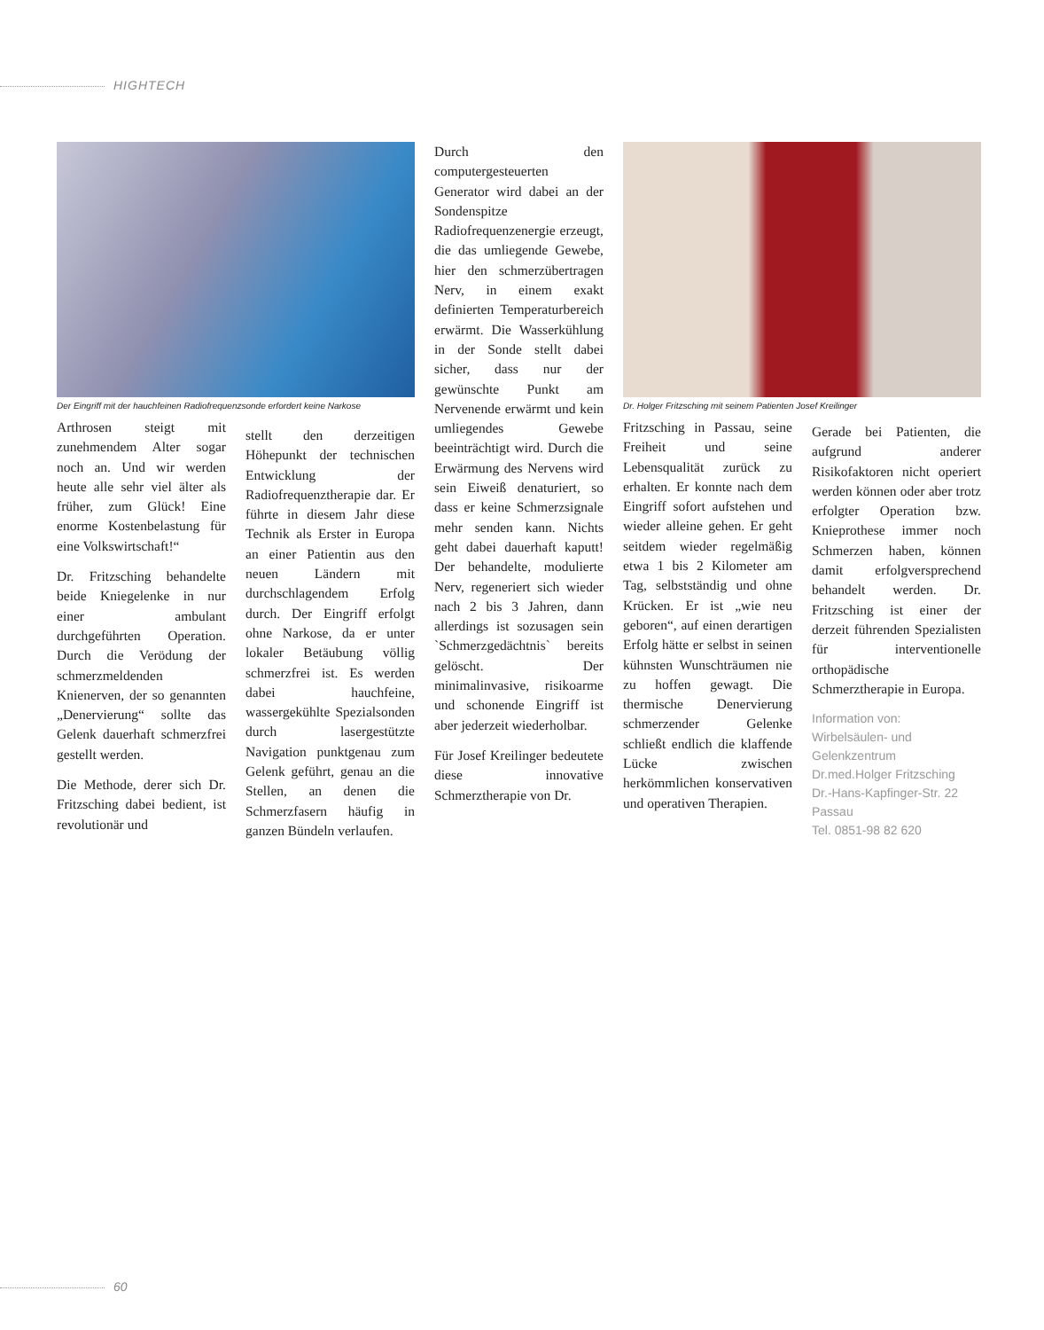HIGHTECH
Der Eingriff mit der hauchfeinen Radiofrequenzsonde erfordert keine Narkose
Arthrosen steigt mit zunehmendem Alter sogar noch an. Und wir werden heute alle sehr viel älter als früher, zum Glück! Eine enorme Kostenbelastung für eine Volkswirtschaft!“
Dr. Fritzsching behandelte beide Kniegelenke in nur einer ambulant durchgeführten Operation. Durch die Verödung der schmerzmeldenden Knienerven, der so genannten „Denervierung“ sollte das Gelenk dauerhaft schmerzfrei gestellt werden.
Die Methode, derer sich Dr. Fritzsching dabei bedient, ist revolutionär und
stellt den derzeitigen Höhepunkt der technischen Entwicklung der Radiofrequenztherapie dar. Er führte in diesem Jahr diese Technik als Erster in Europa an einer Patientin aus den neuen Ländern mit durchschlagendem Erfolg durch. Der Eingriff erfolgt ohne Narkose, da er unter lokaler Betäubung völlig schmerzfrei ist. Es werden dabei hauchfeine, wassergekühlte Spezialsonden durch lasergestützte Navigation punktgenau zum Gelenk geführt, genau an die Stellen, an denen die Schmerzfasern häufig in ganzen Bündeln verlaufen.
Durch den computergesteuerten Generator wird dabei an der Sondenspitze Radiofrequenzenergie erzeugt, die das umliegende Gewebe, hier den schmerzübertragen Nerv, in einem exakt definierten Temperaturbereich erwärmt. Die Wasserkühlung in der Sonde stellt dabei sicher, dass nur der gewünschte Punkt am Nervenende erwärmt und kein umliegendes Gewebe beeinträchtigt wird. Durch die Erwärmung des Nervens wird sein Eiweiß denaturiert, so dass er keine Schmerzsignale mehr senden kann. Nichts geht dabei dauerhaft kaputt! Der behandelte, modulierte Nerv, regeneriert sich wieder nach 2 bis 3 Jahren, dann allerdings ist sozusagen sein `Schmerzgedächtnis` bereits gelöscht. Der minimalinvasive, risikoarme und schonende Eingriff ist aber jederzeit wiederholbar.
Für Josef Kreilinger bedeutete diese innovative Schmerztherapie von Dr.
Dr. Holger Fritzsching mit seinem Patienten Josef Kreilinger
Fritzsching in Passau, seine Freiheit und seine Lebensqualität zurück zu erhalten. Er konnte nach dem Eingriff sofort aufstehen und wieder alleine gehen. Er geht seitdem wieder regelmäßig etwa 1 bis 2 Kilometer am Tag, selbstständig und ohne Krücken. Er ist „wie neu geboren“, auf einen derartigen Erfolg hätte er selbst in seinen kühnsten Wunschträumen nie zu hoffen gewagt. Die thermische Denervierung schmerzender Gelenke schließt endlich die klaffende Lücke zwischen herkömmlichen konservativen und operativen Therapien.
Gerade bei Patienten, die aufgrund anderer Risikofaktoren nicht operiert werden können oder aber trotz erfolgter Operation bzw. Knieprothese immer noch Schmerzen haben, können damit erfolgversprechend behandelt werden. Dr. Fritzsching ist einer der derzeit führenden Spezialisten für interventionelle orthopädische Schmerztherapie in Europa.
Information von:
Wirbelsäulen- und
Gelenkzentrum
Dr.med.Holger Fritzsching
Dr.-Hans-Kapfinger-Str. 22
Passau
Tel. 0851-98 82 620
60